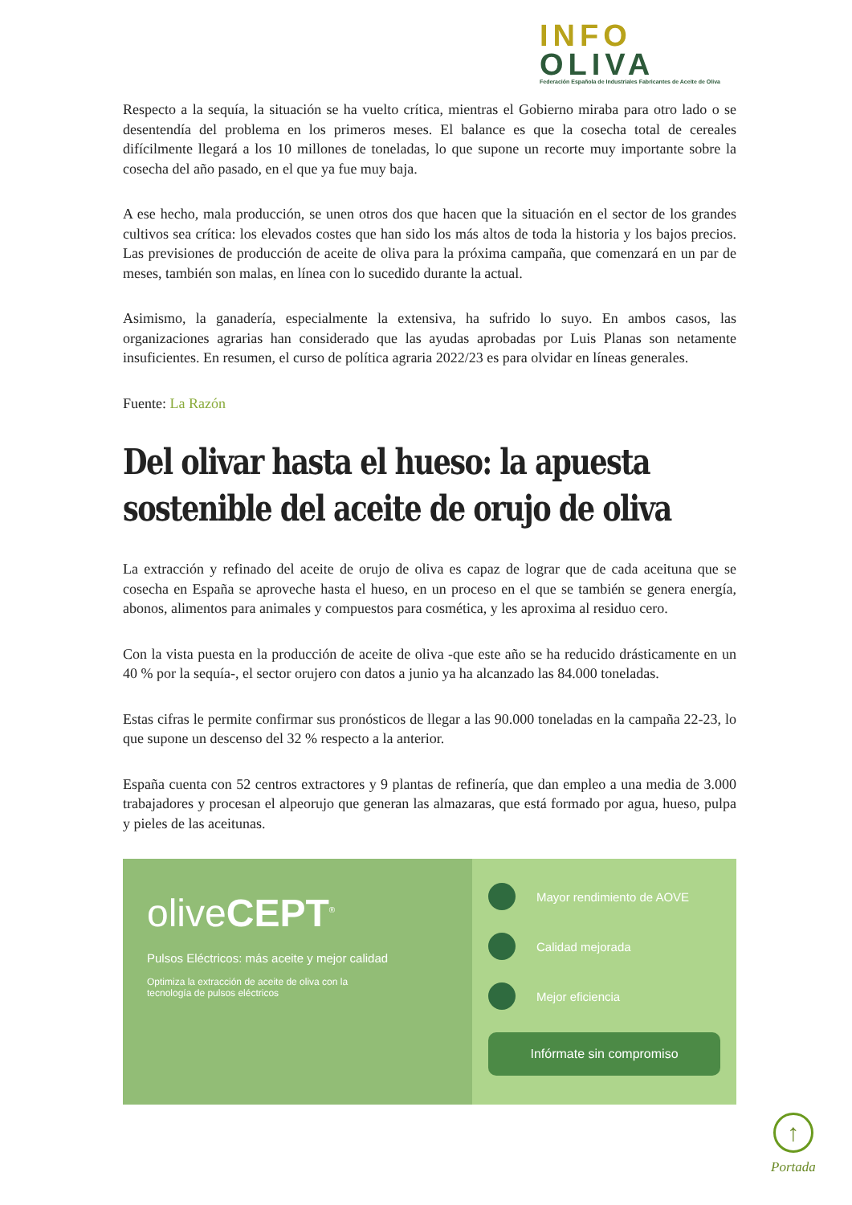INFO
OLIVA
Federación Española de Industriales Fabricantes de Aceite de Oliva
Respecto a la sequía, la situación se ha vuelto crítica, mientras el Gobierno miraba para otro lado o se desentendía del problema en los primeros meses. El balance es que la cosecha total de cereales difícilmente llegará a los 10 millones de toneladas, lo que supone un recorte muy importante sobre la cosecha del año pasado, en el que ya fue muy baja.
A ese hecho, mala producción, se unen otros dos que hacen que la situación en el sector de los grandes cultivos sea crítica: los elevados costes que han sido los más altos de toda la historia y los bajos precios. Las previsiones de producción de aceite de oliva para la próxima campaña, que comenzará en un par de meses, también son malas, en línea con lo sucedido durante la actual.
Asimismo, la ganadería, especialmente la extensiva, ha sufrido lo suyo. En ambos casos, las organizaciones agrarias han considerado que las ayudas aprobadas por Luis Planas son netamente insuficientes. En resumen, el curso de política agraria 2022/23 es para olvidar en líneas generales.
Fuente: La Razón
Del olivar hasta el hueso: la apuesta sostenible del aceite de orujo de oliva
La extracción y refinado del aceite de orujo de oliva es capaz de lograr que de cada aceituna que se cosecha en España se aproveche hasta el hueso, en un proceso en el que se también se genera energía, abonos, alimentos para animales y compuestos para cosmética, y les aproxima al residuo cero.
Con la vista puesta en la producción de aceite de oliva -que este año se ha reducido drásticamente en un 40 % por la sequía-, el sector orujero con datos a junio ya ha alcanzado las 84.000 toneladas.
Estas cifras le permite confirmar sus pronósticos de llegar a las 90.000 toneladas en la campaña 22-23, lo que supone un descenso del 32 % respecto a la anterior.
España cuenta con 52 centros extractores y 9 plantas de refinería, que dan empleo a una media de 3.000 trabajadores y procesan el alpeorujo que generan las almazaras, que está formado por agua, hueso, pulpa y pieles de las aceitunas.
oliveCEPT<sup>®</sup>
Pulsos Eléctricos: más aceite y mejor calidad
Optimiza la extracción de aceite de oliva con la
tecnología de pulsos eléctricos
Mayor rendimiento de AOVE
Calidad mejorada
Mejor eficiencia
Infórmate sin compromiso
↑
Portada